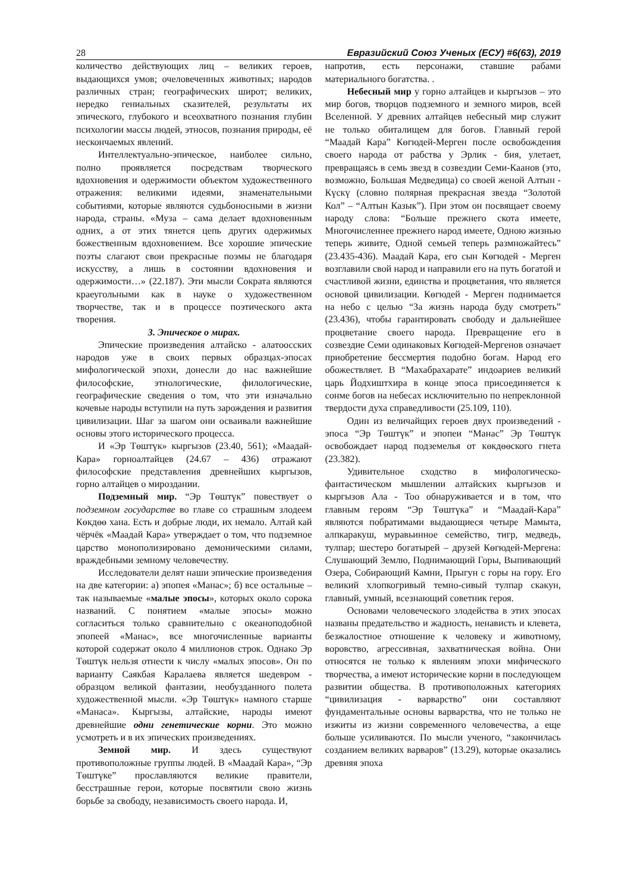28 Евразийский Союз Ученых (ЕСУ) #6(63), 2019
количество действующих лиц – великих героев, выдающихся умов; очеловеченных животных; народов различных стран; географических широт; великих, нередко гениальных сказителей, результаты их эпического, глубокого и всеохватного познания глубин психологии массы людей, этносов, познания природы, её нескончаемых явлений.
Интеллектуально-эпическое, наиболее сильно, полно проявляется посредствам творческого вдохновения и одержимости объектом художественного отражения: великими идеями, знаменательными событиями, которые являются судьбоносными в жизни народа, страны. «Муза – сама делает вдохновенным одних, а от этих тянется цепь других одержимых божественным вдохновением. Все хорошие эпические поэты слагают свои прекрасные поэмы не благодаря искусству, а лишь в состоянии вдохновения и одержимости…» (22.187). Эти мысли Сократа являются краеугольными как в науке о художественном творчестве, так и в процессе поэтического акта творения.
3. Эпическое о мирах.
Эпические произведения алтайско - алатоосских народов уже в своих первых образцах-эпосах мифологической эпохи, донесли до нас важнейшие философские, этнологические, филологические, географические сведения о том, что эти изначально кочевые народы вступили на путь зарождения и развития цивилизации. Шаг за шагом они осваивали важнейшие основы этого исторического процесса.
И «Эр Төштүк» кыргызов (23.40, 561); «Маадай-Кара» горноалтайцев (24.67 – 436) отражают философские представления древнейших кыргызов, горно алтайцев о мироздании.
Подземный мир. “Эр Төштүк” повествует о подземном государстве во главе со страшным злодеем Көкдөө хана. Есть и добрые люди, их немало. Алтай кай чёрчёк «Маадай Кара» утверждает о том, что подземное царство монополизировано демоническими силами, враждебными земному человечеству.
Исследователи делят наши эпические произведения на две категории: а) эпопея «Манас»; б) все остальные – так называемые «малые эпосы», которых около сорока названий. С понятием «малые эпосы» можно согласиться только сравнительно с океаноподобной эпопеей «Манас», все многочисленные варианты которой содержат около 4 миллионов строк. Однако Эр Төштүк нельзя отнести к числу «малых эпосов». Он по варианту Саякбая Каралаева является шедевром - образцом великой фантазии, необузданного полета художественной мысли. «Эр Төштүк» намного старше «Манаса». Кыргызы, алтайские, народы имеют древнейшие одни генетические корни. Это можно усмотреть и в их эпических произведениях.
Земной мир. И здесь существуют противоположные группы людей. В «Маадай Кара», “Эр Төштүке” прославляются великие правители, бесстрашные герои, которые посвятили свою жизнь борьбе за свободу, независимость своего народа. И,
напротив, есть персонажи, ставшие рабами материального богатства. .
Небесный мир у горно алтайцев и кыргызов – это мир богов, творцов подземного и земного миров, всей Вселенной. У древних алтайцев небесный мир служит не только обиталищем для богов. Главный герой “Маадай Кара” Көгюдей-Мерген после освобождения своего народа от рабства у Эрлик - бия, улетает, превращаясь в семь звезд в созвездии Семи-Каанов (это, возможно, Большая Медведица) со своей женой Алтын - Күскү (словно полярная прекрасная звезда “Золотой Кол” – “Алтын Казык”). При этом он посвящает своему народу слова: “Больше прежнего скота имеете, Многочисленнее прежнего народ имеете, Одною жизнью теперь живите, Одной семьей теперь размножайтесь” (23.435-436). Маадай Кара, его сын Көгюдей - Мерген возглавили свой народ и направили его на путь богатой и счастливой жизни, единства и процветания, что является основой цивилизации. Көгюдей - Мерген поднимается на небо с целью “За жизнь народа буду смотреть” (23.436), чтобы гарантировать свободу и дальнейшее процветание своего народа. Превращение его в созвездие Семи одинаковых Көгюдей-Мергенов означает приобретение бессмертия подобно богам. Народ его обожествляет. В “Махабрахарате” индоариев великий царь Йодхиштхира в конце эпоса присоединяется к сонме богов на небесах исключительно по непреклонной твердости духа справедливости (25.109, 110).
Один из величайщих героев двух произведений - эпоса “Эр Төштүк” и эпопеи “Манас” Эр Төштүк освобождает народ подземелья от көкдөөского гнета (23.382).
Удивительное сходство в мифологическо-фантастическом мышлении алтайских кыргызов и кыргызов Ала - Тоо обнаруживается и в том, что главным героям “Эр Төштүка” и “Маадай-Кара” являются побратимами выдающиеся четыре Мамыта, алпкаракуш, муравьинное семейство, тигр, медведь, тулпар; шестеро богатырей – друзей Көгюдей-Мергена: Слушающий Землю, Поднимающий Горы, Выпивающий Озера, Собирающий Камни, Прыгун с горы на гору. Его великий хлопкогривый темно-сивый тулпар скакун, главный, умный, всезнающий советник героя.
Основами человеческого злодейства в этих эпосах названы предательство и жадность, ненависть и клевета, безжалостное отношение к человеку и животному, воровство, агрессивная, захватническая война. Они относятся не только к явлениям эпохи мифического творчества, а имеют исторические корни в последующем развитии общества. В противоположных категориях “цивилизация - варварство” они составляют фундаментальные основы варварства, что не только не изжиты из жизни современного человечества, а еще больше усиливаются. По мысли ученого, “закончилась созданием великих варваров” (13.29), которые оказались древняя эпоха